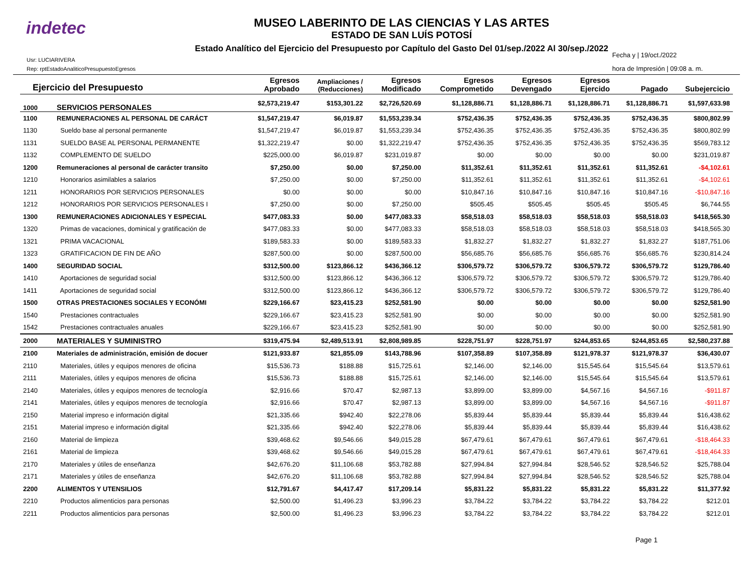indetec
MUSEO LABERINTO DE LAS CIENCIAS Y LAS ARTES
ESTADO DE SAN LUÍS POTOSÍ
Estado Analítico del Ejercicio del Presupuesto por Capítulo del Gasto Del 01/sep./2022 Al 30/sep./2022
Usr: LUCIARIVERA
Rep: rptEstadoAnaliticoPresupuestoEgresos
Fecha y | 19/oct./2022
hora de Impresión | 09:08 a. m.
| Ejercicio del Presupuesto | | Egresos Aprobado | Ampliaciones / (Reducciones) | Egresos Modificado | Egresos Comprometido | Egresos Devengado | Egresos Ejercido | Pagado | Subejercicio |
| --- | --- | --- | --- | --- | --- | --- | --- | --- | --- |
| 1000 | SERVICIOS PERSONALES | $2,573,219.47 | $153,301.22 | $2,726,520.69 | $1,128,886.71 | $1,128,886.71 | $1,128,886.71 | $1,128,886.71 | $1,597,633.98 |
| 1100 | REMUNERACIONES AL PERSONAL DE CARÁCT | $1,547,219.47 | $6,019.87 | $1,553,239.34 | $752,436.35 | $752,436.35 | $752,436.35 | $752,436.35 | $800,802.99 |
| 1130 | Sueldo base al personal permanente | $1,547,219.47 | $6,019.87 | $1,553,239.34 | $752,436.35 | $752,436.35 | $752,436.35 | $752,436.35 | $800,802.99 |
| 1131 | SUELDO BASE AL PERSONAL PERMANENTE | $1,322,219.47 | $0.00 | $1,322,219.47 | $752,436.35 | $752,436.35 | $752,436.35 | $752,436.35 | $569,783.12 |
| 1132 | COMPLEMENTO DE SUELDO | $225,000.00 | $6,019.87 | $231,019.87 | $0.00 | $0.00 | $0.00 | $0.00 | $231,019.87 |
| 1200 | Remuneraciones al personal de carácter transito | $7,250.00 | $0.00 | $7,250.00 | $11,352.61 | $11,352.61 | $11,352.61 | $11,352.61 | -$4,102.61 |
| 1210 | Honorarios asimilables a salarios | $7,250.00 | $0.00 | $7,250.00 | $11,352.61 | $11,352.61 | $11,352.61 | $11,352.61 | -$4,102.61 |
| 1211 | HONORARIOS POR SERVICIOS PERSONALES | $0.00 | $0.00 | $0.00 | $10,847.16 | $10,847.16 | $10,847.16 | $10,847.16 | -$10,847.16 |
| 1212 | HONORARIOS POR SERVICIOS PERSONALES I | $7,250.00 | $0.00 | $7,250.00 | $505.45 | $505.45 | $505.45 | $505.45 | $6,744.55 |
| 1300 | REMUNERACIONES ADICIONALES Y ESPECIAL | $477,083.33 | $0.00 | $477,083.33 | $58,518.03 | $58,518.03 | $58,518.03 | $58,518.03 | $418,565.30 |
| 1320 | Primas de vacaciones, dominical y gratificación de | $477,083.33 | $0.00 | $477,083.33 | $58,518.03 | $58,518.03 | $58,518.03 | $58,518.03 | $418,565.30 |
| 1321 | PRIMA VACACIONAL | $189,583.33 | $0.00 | $189,583.33 | $1,832.27 | $1,832.27 | $1,832.27 | $1,832.27 | $187,751.06 |
| 1323 | GRATIFICACION DE FIN DE AÑO | $287,500.00 | $0.00 | $287,500.00 | $56,685.76 | $56,685.76 | $56,685.76 | $56,685.76 | $230,814.24 |
| 1400 | SEGURIDAD SOCIAL | $312,500.00 | $123,866.12 | $436,366.12 | $306,579.72 | $306,579.72 | $306,579.72 | $306,579.72 | $129,786.40 |
| 1410 | Aportaciones de seguridad social | $312,500.00 | $123,866.12 | $436,366.12 | $306,579.72 | $306,579.72 | $306,579.72 | $306,579.72 | $129,786.40 |
| 1411 | Aportaciones de seguridad social | $312,500.00 | $123,866.12 | $436,366.12 | $306,579.72 | $306,579.72 | $306,579.72 | $306,579.72 | $129,786.40 |
| 1500 | OTRAS PRESTACIONES SOCIALES Y ECONÓMI | $229,166.67 | $23,415.23 | $252,581.90 | $0.00 | $0.00 | $0.00 | $0.00 | $252,581.90 |
| 1540 | Prestaciones contractuales | $229,166.67 | $23,415.23 | $252,581.90 | $0.00 | $0.00 | $0.00 | $0.00 | $252,581.90 |
| 1542 | Prestaciones contractuales anuales | $229,166.67 | $23,415.23 | $252,581.90 | $0.00 | $0.00 | $0.00 | $0.00 | $252,581.90 |
| 2000 | MATERIALES Y SUMINISTRO | $319,475.94 | $2,489,513.91 | $2,808,989.85 | $228,751.97 | $228,751.97 | $244,853.65 | $244,853.65 | $2,580,237.88 |
| 2100 | Materiales de administración, emisión de docuer | $121,933.87 | $21,855.09 | $143,788.96 | $107,358.89 | $107,358.89 | $121,978.37 | $121,978.37 | $36,430.07 |
| 2110 | Materiales, útiles y equipos menores de oficina | $15,536.73 | $188.88 | $15,725.61 | $2,146.00 | $2,146.00 | $15,545.64 | $15,545.64 | $13,579.61 |
| 2111 | Materiales, útiles y equipos menores de oficina | $15,536.73 | $188.88 | $15,725.61 | $2,146.00 | $2,146.00 | $15,545.64 | $15,545.64 | $13,579.61 |
| 2140 | Materiales, útiles y equipos menores de tecnología | $2,916.66 | $70.47 | $2,987.13 | $3,899.00 | $3,899.00 | $4,567.16 | $4,567.16 | -$911.87 |
| 2141 | Materiales, útiles y equipos menores de tecnología | $2,916.66 | $70.47 | $2,987.13 | $3,899.00 | $3,899.00 | $4,567.16 | $4,567.16 | -$911.87 |
| 2150 | Material impreso e información digital | $21,335.66 | $942.40 | $22,278.06 | $5,839.44 | $5,839.44 | $5,839.44 | $5,839.44 | $16,438.62 |
| 2151 | Material impreso e información digital | $21,335.66 | $942.40 | $22,278.06 | $5,839.44 | $5,839.44 | $5,839.44 | $5,839.44 | $16,438.62 |
| 2160 | Material de limpieza | $39,468.62 | $9,546.66 | $49,015.28 | $67,479.61 | $67,479.61 | $67,479.61 | $67,479.61 | -$18,464.33 |
| 2161 | Material de limpieza | $39,468.62 | $9,546.66 | $49,015.28 | $67,479.61 | $67,479.61 | $67,479.61 | $67,479.61 | -$18,464.33 |
| 2170 | Materiales y útiles de enseñanza | $42,676.20 | $11,106.68 | $53,782.88 | $27,994.84 | $27,994.84 | $28,546.52 | $28,546.52 | $25,788.04 |
| 2171 | Materiales y útiles de enseñanza | $42,676.20 | $11,106.68 | $53,782.88 | $27,994.84 | $27,994.84 | $28,546.52 | $28,546.52 | $25,788.04 |
| 2200 | ALIMENTOS Y UTENSILIOS | $12,791.67 | $4,417.47 | $17,209.14 | $5,831.22 | $5,831.22 | $5,831.22 | $5,831.22 | $11,377.92 |
| 2210 | Productos alimenticios para personas | $2,500.00 | $1,496.23 | $3,996.23 | $3,784.22 | $3,784.22 | $3,784.22 | $3,784.22 | $212.01 |
| 2211 | Productos alimenticios para personas | $2,500.00 | $1,496.23 | $3,996.23 | $3,784.22 | $3,784.22 | $3,784.22 | $3,784.22 | $212.01 |
Page 1